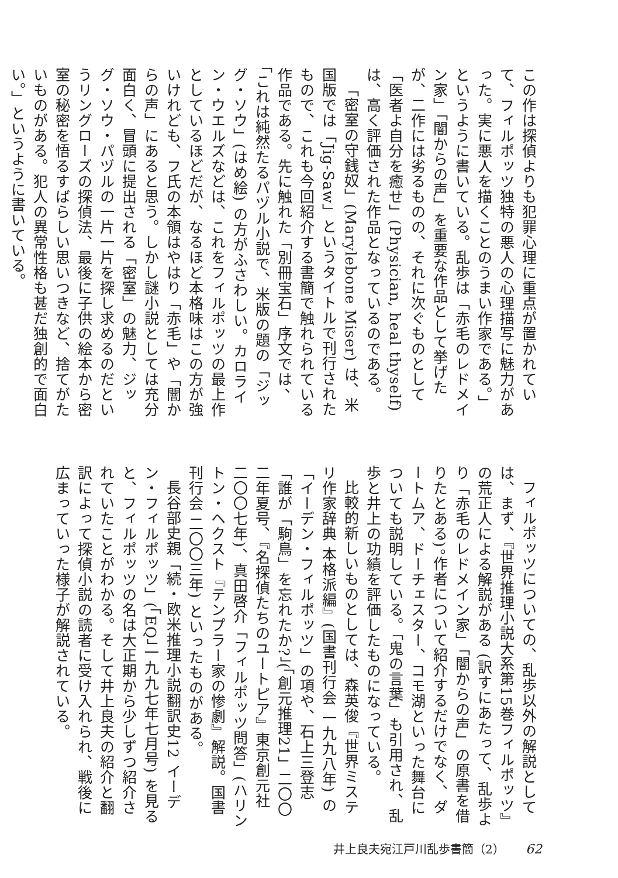この作は探偵よりも犯罪心理に重点が置かれていて、フィルポッツ独特の悪人の心理描写に魅力があった。実に悪人を描くことのうまい作家である。」というように書いている。乱歩は「赤毛のレドメイン家」「闇からの声」を重要な作品として挙げたが、二作には劣るものの、それに次ぐものとして「医者よ自分を癒せ」(Physician, heal thyself) は、高く評価された作品となっているのである。
「密室の守銭奴」(Marylebone Miser) は、米国版では「Jig-Saw」というタイトルで刊行されたもので、これも今回紹介する書簡で触れられている作品である。先に触れた「別冊宝石」序文では、「これは純然たるパヅル小説で、米版の題の「ジッグ・ソウ」(はめ絵) の方がふさわしい。カロライン・ウエルズなどは、これをフィルポッツの最上作としているほどだが、なるほど本格味はこの方が強いけれども、フ氏の本領はやはり「赤毛」や「闇からの声」にあると思う。しかし謎小説としては充分面白く、冒頭に提出される「密室」の魅力、ジッグ・ソウ・パヅルの一片一片を探し求めるのだというリングローズの探偵法、最後に子供の絵本から密室の秘密を悟るすばらしい思いつきなど、捨てがたいものがある。犯人の異常性格も甚だ独創的で面白い。」というように書いている。
フィルポッツについての、乱歩以外の解説としては、まず、『世界推理小説大系第15巻フィルポッツ』の荒正人による解説がある (訳すにあたって、乱歩より「赤毛のレドメイン家」「闇からの声」の原書を借りたとある)。作者について紹介するだけでなく、ダートムア、ドーチェスター、コモ湖といった舞台についても説明している。「鬼の言葉」も引用され、乱歩と井上の功績を評価したものになっている。
比較的新しいものとしては、森英俊『世界ミステリ作家辞典 本格派編』(国書刊行会 一九九八年) の「イーデン・フィルポッツ」の項や、石上三登志「誰が「駒鳥」を忘れたか?」(「創元推理21」二〇〇二年夏号、『名探偵たちのユートピア』東京創元社 二〇〇七年)、真田啓介「フィルポッツ問答」(ハリントン・ヘクスト『テンプラー家の惨劇』解説。国書刊行会 二〇〇三年) といったものがある。
長谷部史親「続・欧米推理小説翻訳史12 イーデン・フィルポッツ」(「EQ」一九九七年七月号) を見ると、フィルポッツの名は大正期から少しずつ紹介されていたことがわかる。そして井上良夫の紹介と翻訳によって探偵小説の読者に受け入れられ、戦後に広まっていった様子が解説されている。
井上良夫宛江戸川乱歩書簡（2） 62